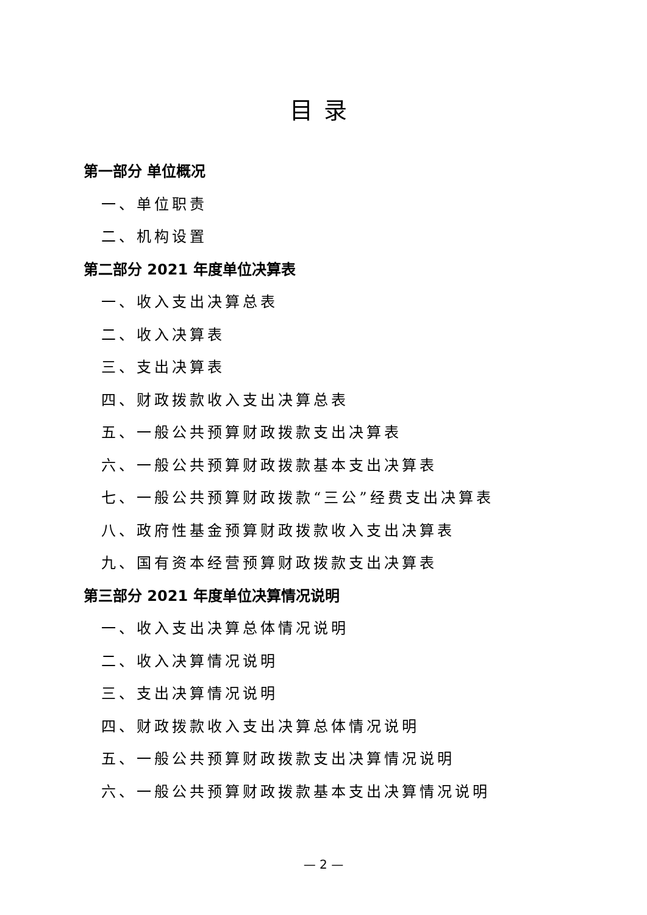目录
第一部分 单位概况
一、单位职责
二、机构设置
第二部分 2021 年度单位决算表
一、收入支出决算总表
二、收入决算表
三、支出决算表
四、财政拨款收入支出决算总表
五、一般公共预算财政拨款支出决算表
六、一般公共预算财政拨款基本支出决算表
七、一般公共预算财政拨款“三公”经费支出决算表
八、政府性基金预算财政拨款收入支出决算表
九、国有资本经营预算财政拨款支出决算表
第三部分 2021 年度单位决算情况说明
一、收入支出决算总体情况说明
二、收入决算情况说明
三、支出决算情况说明
四、财政拨款收入支出决算总体情况说明
五、一般公共预算财政拨款支出决算情况说明
六、一般公共预算财政拨款基本支出决算情况说明
— 2 —